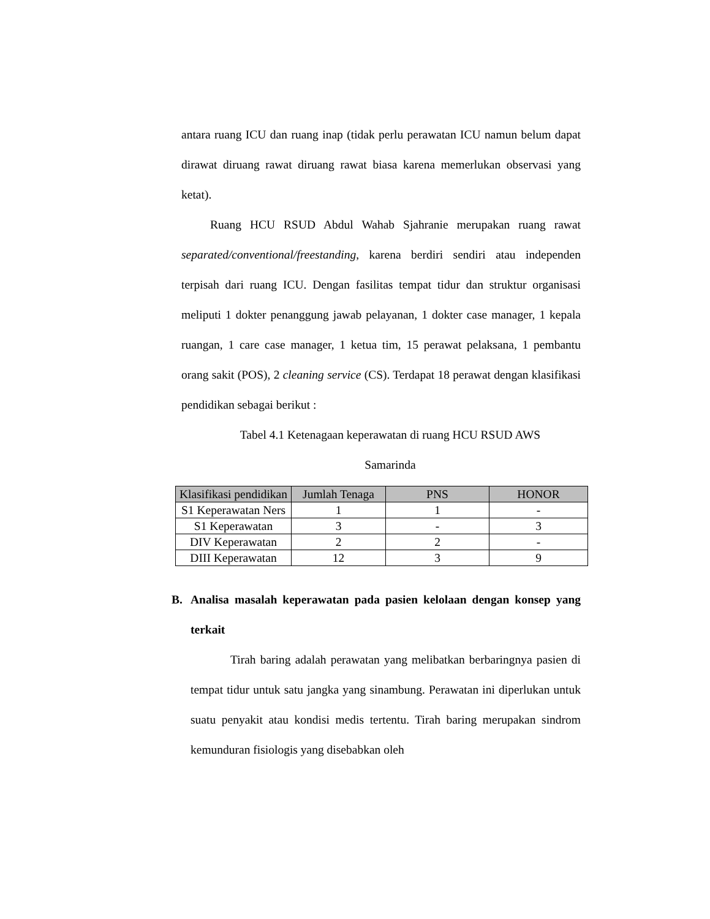antara ruang ICU dan ruang inap (tidak perlu perawatan ICU namun belum dapat dirawat diruang rawat diruang rawat biasa karena memerlukan observasi yang ketat).
Ruang HCU RSUD Abdul Wahab Sjahranie merupakan ruang rawat separated/conventional/freestanding, karena berdiri sendiri atau independen terpisah dari ruang ICU. Dengan fasilitas tempat tidur dan struktur organisasi meliputi 1 dokter penanggung jawab pelayanan, 1 dokter case manager, 1 kepala ruangan, 1 care case manager, 1 ketua tim, 15 perawat pelaksana, 1 pembantu orang sakit (POS), 2 cleaning service (CS). Terdapat 18 perawat dengan klasifikasi pendidikan sebagai berikut :
Tabel 4.1 Ketenagaan keperawatan di ruang HCU RSUD AWS
Samarinda
| Klasifikasi pendidikan | Jumlah Tenaga | PNS | HONOR |
| --- | --- | --- | --- |
| S1 Keperawatan Ners | 1 | 1 | - |
| S1 Keperawatan | 3 | - | 3 |
| DIV Keperawatan | 2 | 2 | - |
| DIII Keperawatan | 12 | 3 | 9 |
B. Analisa masalah keperawatan pada pasien kelolaan dengan konsep yang terkait
Tirah baring adalah perawatan yang melibatkan berbaringnya pasien di tempat tidur untuk satu jangka yang sinambung. Perawatan ini diperlukan untuk suatu penyakit atau kondisi medis tertentu. Tirah baring merupakan sindrom kemunduran fisiologis yang disebabkan oleh